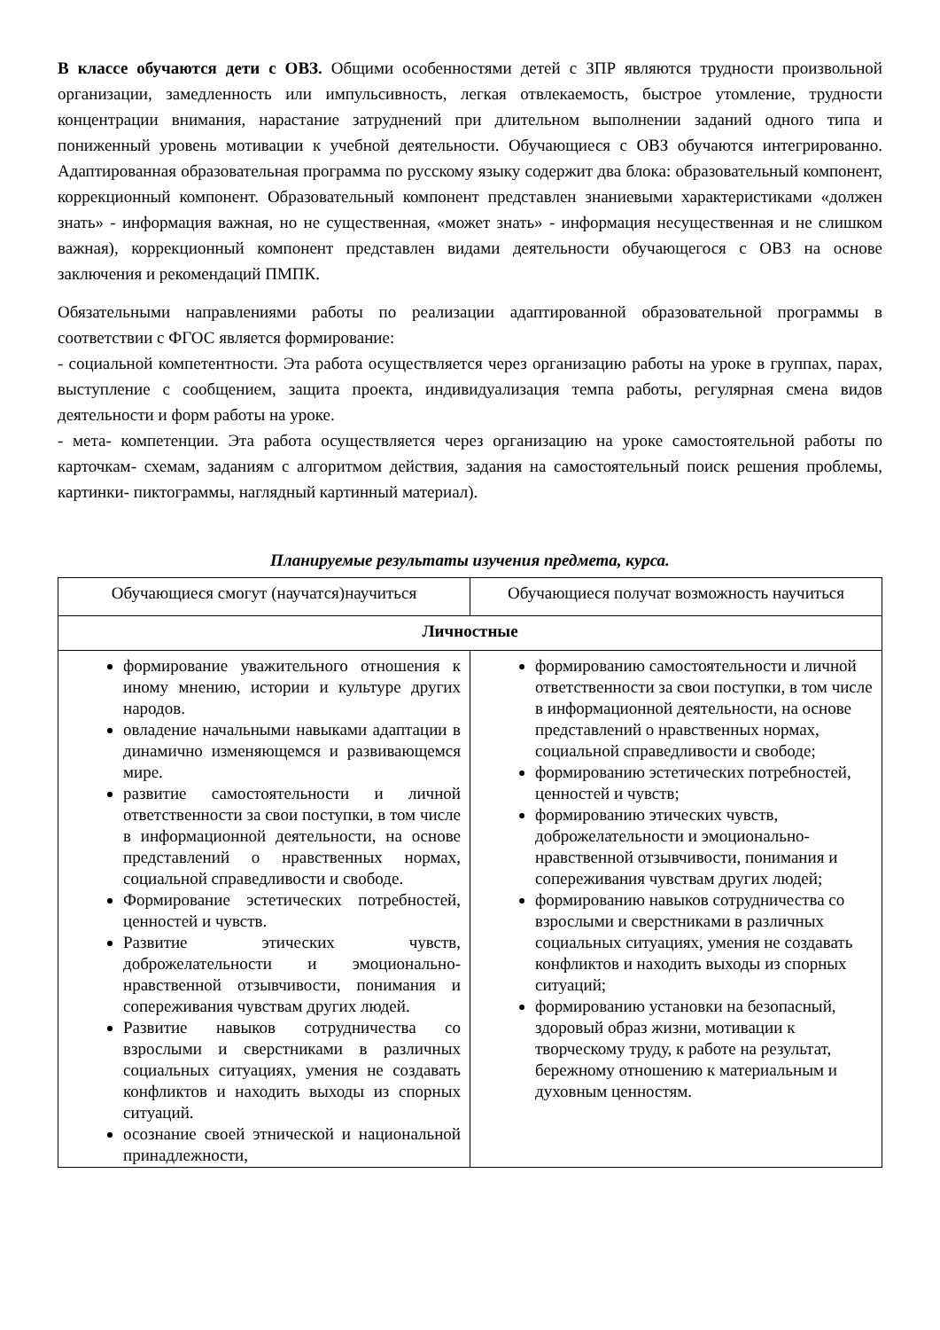В классе обучаются дети с ОВЗ. Общими особенностями детей с ЗПР являются трудности произвольной организации, замедленность или импульсивность, легкая отвлекаемость, быстрое утомление, трудности концентрации внимания, нарастание затруднений при длительном выполнении заданий одного типа и пониженный уровень мотивации к учебной деятельности. Обучающиеся с ОВЗ обучаются интегрированно. Адаптированная образовательная программа по русскому языку содержит два блока: образовательный компонент, коррекционный компонент. Образовательный компонент представлен знаниевыми характеристиками «должен знать» - информация важная, но не существенная, «может знать» - информация несущественная и не слишком важная), коррекционный компонент представлен видами деятельности обучающегося с ОВЗ на основе заключения и рекомендаций ПМПК.
Обязательными направлениями работы по реализации адаптированной образовательной программы в соответствии с ФГОС является формирование:
- социальной компетентности. Эта работа осуществляется через организацию работы на уроке в группах, парах, выступление с сообщением, защита проекта, индивидуализация темпа работы, регулярная смена видов деятельности и форм работы на уроке.
- мета- компетенции. Эта работа осуществляется через организацию на уроке самостоятельной работы по карточкам- схемам, заданиям с алгоритмом действия, задания на самостоятельный поиск решения проблемы, картинки- пиктограммы, наглядный картинный материал).
Планируемые результаты изучения предмета, курса.
| Обучающиеся смогут (научатся)научиться | Обучающиеся получат возможность научиться |
| --- | --- |
| Личностные | |
| формирование уважительного отношения к иному мнению, истории и культуре других народов. овладение начальными навыками адаптации в динамично изменяющемся и развивающемся мире. развитие самостоятельности и личной ответственности за свои поступки, в том числе в информационной деятельности, на основе представлений о нравственных нормах, социальной справедливости и свободе. Формирование эстетических потребностей, ценностей и чувств. Развитие этических чувств, доброжелательности и эмоционально-нравственной отзывчивости, понимания и сопереживания чувствам других людей. Развитие навыков сотрудничества со взрослыми и сверстниками в различных социальных ситуациях, умения не создавать конфликтов и находить выходы из спорных ситуаций. осознание своей этнической и национальной принадлежности, | формированию самостоятельности и личной ответственности за свои поступки, в том числе в информационной деятельности, на основе представлений о нравственных нормах, социальной справедливости и свободе; формированию эстетических потребностей, ценностей и чувств; формированию этических чувств, доброжелательности и эмоционально-нравственной отзывчивости, понимания и сопереживания чувствам других людей; формированию навыков сотрудничества со взрослыми и сверстниками в различных социальных ситуациях, умения не создавать конфликтов и находить выходы из спорных ситуаций; формированию установки на безопасный, здоровый образ жизни, мотивации к творческому труду, к работе на результат, бережному отношению к материальным и духовным ценностям. |